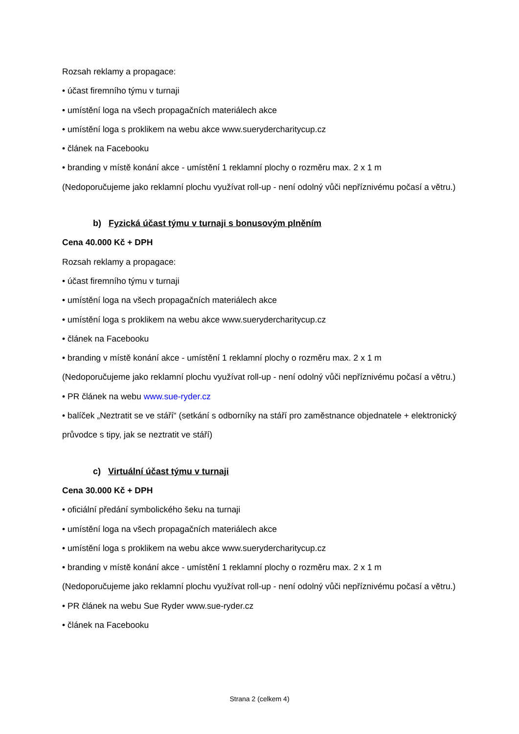Rozsah reklamy a propagace:
• účast firemního týmu v turnaji
• umístění loga na všech propagačních materiálech akce
• umístění loga s proklikem na webu akce www.suerydercharitycup.cz
• článek na Facebooku
• branding v místě konání akce - umístění 1 reklamní plochy o rozměru max. 2 x 1 m
(Nedoporučujeme jako reklamní plochu využívat roll-up - není odolný vůči nepříznivému počasí a větru.)
b) Fyzická účast týmu v turnaji s bonusovým plněním
Cena 40.000 Kč + DPH
Rozsah reklamy a propagace:
• účast firemního týmu v turnaji
• umístění loga na všech propagačních materiálech akce
• umístění loga s proklikem na webu akce www.suerydercharitycup.cz
• článek na Facebooku
• branding v místě konání akce - umístění 1 reklamní plochy o rozměru max. 2 x 1 m
(Nedoporučujeme jako reklamní plochu využívat roll-up - není odolný vůči nepříznivému počasí a větru.)
• PR článek na webu www.sue-ryder.cz
• balíček „Neztratit se ve stáří“ (setkání s odborníky na stáří pro zaměstnance objednatele + elektronický průvodce s tipy, jak se neztratit ve stáří)
c) Virtuální účast týmu v turnaji
Cena 30.000 Kč + DPH
• oficiální předání symbolického šeku na turnaji
• umístění loga na všech propagačních materiálech akce
• umístění loga s proklikem na webu akce www.suerydercharitycup.cz
• branding v místě konání akce - umístění 1 reklamní plochy o rozměru max. 2 x 1 m
(Nedoporučujeme jako reklamní plochu využívat roll-up - není odolný vůči nepříznivému počasí a větru.)
• PR článek na webu Sue Ryder www.sue-ryder.cz
• článek na Facebooku
Strana 2 (celkem 4)